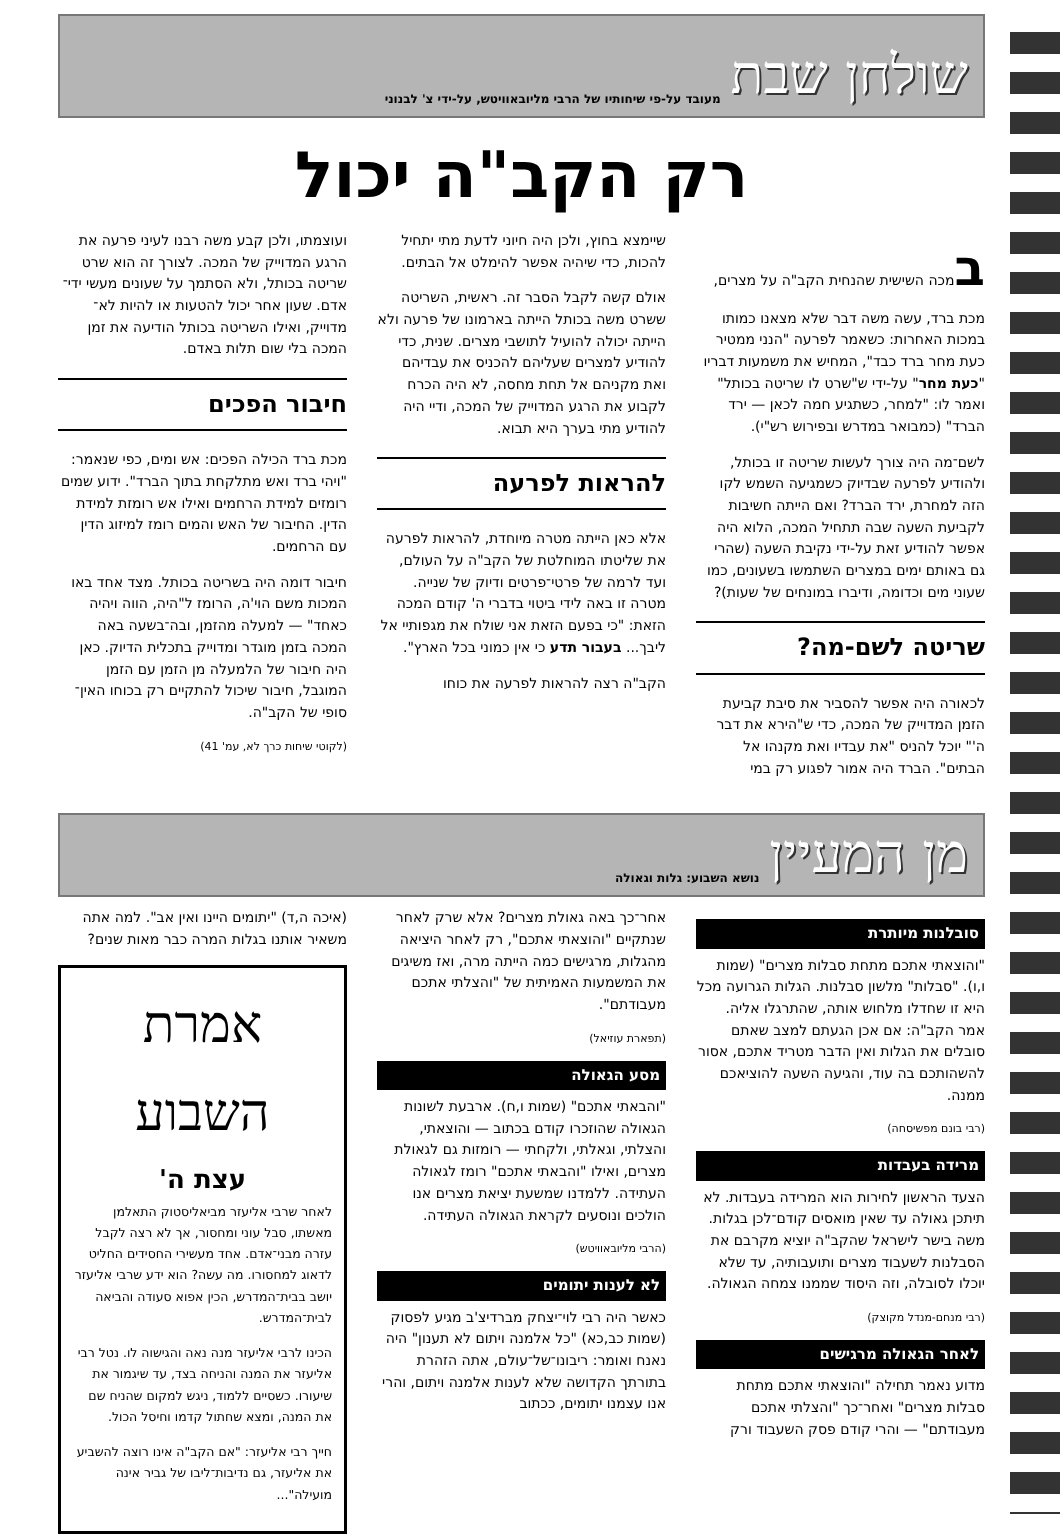שולחן שבת מעובד על-פי שיחותיו של הרבי מליובאוויטש, על-ידי צ' לבנוני
רק הקב"ה יכול
במכה השישית שהנחית הקב"ה על מצרים, מכת ברד, עשה משה דבר שלא מצאנו כמותו במכות האחרות: כשאמר לפרעה "הנני ממטיר כעת מחר ברד כבד", המחיש את משמעות דבריו "כעת מחר" על-ידי ש"שרט לו שריטה בכותל" ואמר לו: "למחר, כשתגיע חמה לכאן — ירד הברד" (כמבואר במדרש ובפירוש רש"י).
לשם־מה היה צורך לעשות שריטה זו בכותל, ולהודיע לפרעה שבדיוק כשמגיעה השמש לקו הזה למחרת, ירד הברד? ואם הייתה חשיבות לקביעת השעה שבה תתחיל המכה, הלוא היה אפשר להודיע זאת על-ידי נקיבת השעה (שהרי גם באותם ימים במצרים השתמשו בשעונים, כמו שעוני מים וכדומה, ודיברו במונחים של שעות)?
שריטה לשם-מה?
לכאורה היה אפשר להסביר את סיבת קביעת הזמן המדוייק של המכה, כדי ש"הירא את דבר ה'" יוכל להניס "את עבדיו ואת מקנהו אל הבתים". הברד היה אמור לפגוע רק במי
שיימצא בחוץ, ולכן היה חיוני לדעת מתי יתחיל להכות, כדי שיהיה אפשר להימלט אל הבתים.
אולם קשה לקבל הסבר זה. ראשית, השריטה ששרט משה בכותל הייתה בארמונו של פרעה ולא הייתה יכולה להועיל לתושבי מצרים. שנית, כדי להודיע למצרים שעליהם להכניס את עבדיהם ואת מקניהם אל תחת מחסה, לא היה הכרח לקבוע את הרגע המדוייק של המכה, ודיי היה להודיע מתי בערך היא תבוא.
להראות לפרעה
אלא כאן הייתה מטרה מיוחדת, להראות לפרעה את שליטתו המוחלטת של הקב"ה על העולם, ועד לרמה של פרטי־פרטים ודיוק של שנייה. מטרה זו באה לידי ביטוי בדברי ה' קודם המכה הזאת: "כי בפעם הזאת אני שולח את מגפותיי אל ליבך... בעבור תדע כי אין כמוני בכל הארץ".
הקב"ה רצה להראות לפרעה את כוחו
ועוצמתו, ולכן קבע משה רבנו לעיני פרעה את הרגע המדוייק של המכה. לצורך זה הוא שרט שריטה בכותל, ולא הסתמך על שעונים מעשי ידי־אדם. שעון אחר יכול להטעות או להיות לא־מדוייק, ואילו השריטה בכותל הודיעה את זמן המכה בלי שום תלות באדם.
חיבור הפכים
מכת ברד הכילה הפכים: אש ומים, כפי שנאמר: "ויהי ברד ואש מתלקחת בתוך הברד". ידוע שמים רומזים למידת הרחמים ואילו אש רומזת למידת הדין. החיבור של האש והמים רומז למיזוג הדין עם הרחמים.
חיבור דומה היה בשריטה בכותל. מצד אחד באו המכות משם הוי'ה, הרומז ל"היה, הווה ויהיה כאחד" — למעלה מהזמן, ובה־בשעה באה המכה בזמן מוגדר ומדוייק בתכלית הדיוק. כאן היה חיבור של הלמעלה מן הזמן עם הזמן המוגבל, חיבור שיכול להתקיים רק בכוחו האין־סופי של הקב"ה.
(לקוטי שיחות כרך לא, עמ' 41)
מן המעיין נושא השבוע: גלות וגאולה
סובלנות מיותרת
"והוצאתי אתכם מתחת סבלות מצרים" (שמות ו,ו). "סבלות" מלשון סבלנות. הגלות הגרועה מכל היא זו שחדלו מלחוש אותה, שהתרגלו אליה. אמר הקב"ה: אם אכן הגעתם למצב שאתם סובלים את הגלות ואין הדבר מטריד אתכם, אסור להשהותכם בה עוד, והגיעה השעה להוציאכם ממנה.
(רבי בונם מפשיסחה)
מרידה בעבדות
הצעד הראשון לחירות הוא המרידה בעבדות. לא תיתכן גאולה עד שאין מואסים קודם־לכן בגלות. משה בישר לישראל שהקב"ה יוציא מקרבם את הסבלנות לשעבוד מצרים ותועבותיה, עד שלא יוכלו לסובלה, וזה היסוד שממנו צמחה הגאולה.
(רבי מנחם-מנדל מקוצק)
לאחר הגאולה מרגישים
מדוע נאמר תחילה "והוצאתי אתכם מתחת סבלות מצרים" ואחר־כך "והצלתי אתכם מעבודתם" — והרי קודם פסק השעבוד ורק
אחר־כך באה גאולת מצרים? אלא שרק לאחר שנתקיים "והוצאתי אתכם", רק לאחר היציאה מהגלות, מרגישים כמה הייתה מרה, ואז משיגים את המשמעות האמיתית של "והצלתי אתכם מעבודתם".
(תפארת עוזיאל)
מסע הגאולה
"והבאתי אתכם" (שמות ו,ח). ארבעת לשונות הגאולה שהוזכרו קודם בכתוב — והוצאתי, והצלתי, וגאלתי, ולקחתי — רומזות גם לגאולת מצרים, ואילו "והבאתי אתכם" רומז לגאולה העתידה. ללמדנו שמשעת יציאת מצרים אנו הולכים ונוסעים לקראת הגאולה העתידה.
(הרבי מליובאוויטש)
לא לענות יתומים
כאשר היה רבי לוי־יצחק מברדיצ'ב מגיע לפסוק (שמות כב,כא) "כל אלמנה ויתום לא תענון" היה נאנח ואומר: ריבונו־של־עולם, אתה הזהרת בתורתך הקדושה שלא לענות אלמנה ויתום, והרי אנו עצמנו יתומים, ככתוב
(איכה ה,ד) "יתומים היינו ואין אב". למה אתה משאיר אותנו בגלות המרה כבר מאות שנים?
אמרת השבוע
עצת ה'
לאחר שרבי אליעזר מביאליסטוק התאלמן מאשתו, סבל עוני ומחסור, אך לא רצה לקבל עזרה מבני־אדם. אחד מעשירי החסידים החליט לדאוג למחסורו. מה עשה? הוא ידע שרבי אליעזר יושב בבית־המדרש, הכין אפוא סעודה והביאה לבית־המדרש.
הכינו לרבי אליעזר מנה נאה והגישוה לו. נטל רבי אליעזר את המנה והניחה בצד, עד שיגמור את שיעורו. כשסיים ללמוד, ניגש למקום שהניח שם את המנה, ומצא שחתול קדמו וחיסל הכול.
חייך רבי אליעזר: "אם הקב"ה אינו רוצה להשביע את אליעזר, גם נדיבות־ליבו של גביר אינה מועילה"...